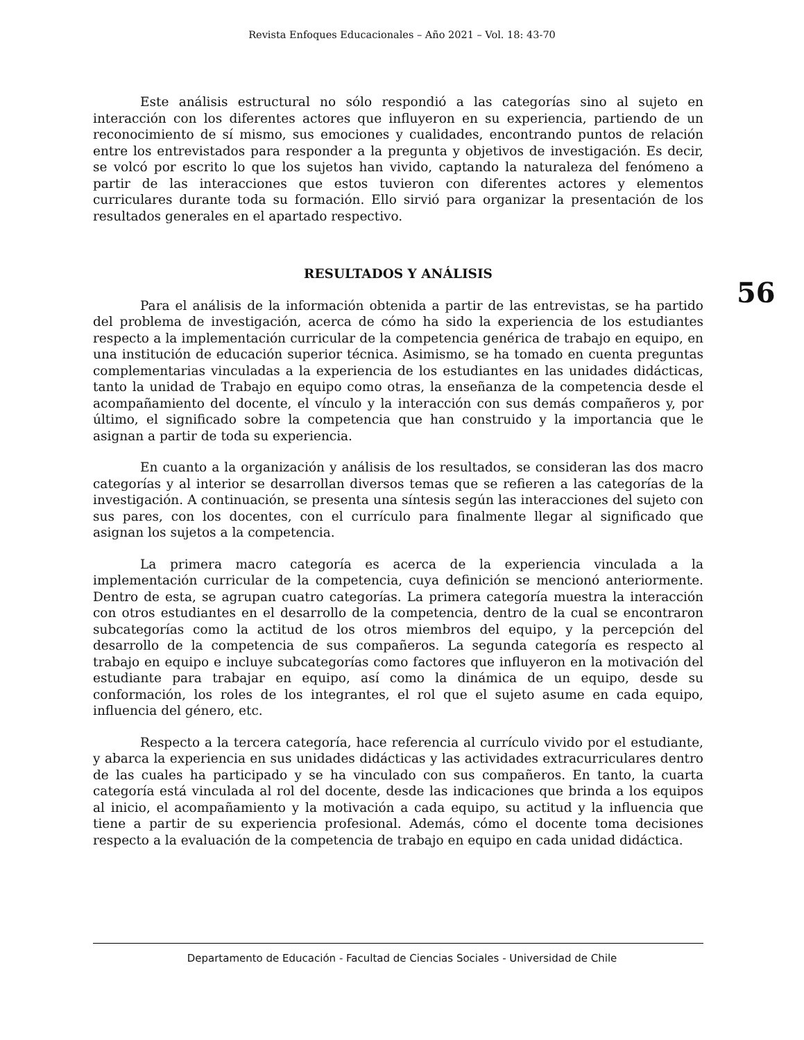Revista Enfoques Educacionales – Año 2021 – Vol. 18: 43-70
56
Este análisis estructural no sólo respondió a las categorías sino al sujeto en interacción con los diferentes actores que influyeron en su experiencia, partiendo de un reconocimiento de sí mismo, sus emociones y cualidades, encontrando puntos de relación entre los entrevistados para responder a la pregunta y objetivos de investigación. Es decir, se volcó por escrito lo que los sujetos han vivido, captando la naturaleza del fenómeno a partir de las interacciones que estos tuvieron con diferentes actores y elementos curriculares durante toda su formación. Ello sirvió para organizar la presentación de los resultados generales en el apartado respectivo.
RESULTADOS Y ANÁLISIS
Para el análisis de la información obtenida a partir de las entrevistas, se ha partido del problema de investigación, acerca de cómo ha sido la experiencia de los estudiantes respecto a la implementación curricular de la competencia genérica de trabajo en equipo, en una institución de educación superior técnica. Asimismo, se ha tomado en cuenta preguntas complementarias vinculadas a la experiencia de los estudiantes en las unidades didácticas, tanto la unidad de Trabajo en equipo como otras, la enseñanza de la competencia desde el acompañamiento del docente, el vínculo y la interacción con sus demás compañeros y, por último, el significado sobre la competencia que han construido y la importancia que le asignan a partir de toda su experiencia.
En cuanto a la organización y análisis de los resultados, se consideran las dos macro categorías y al interior se desarrollan diversos temas que se refieren a las categorías de la investigación. A continuación, se presenta una síntesis según las interacciones del sujeto con sus pares, con los docentes, con el currículo para finalmente llegar al significado que asignan los sujetos a la competencia.
La primera macro categoría es acerca de la experiencia vinculada a la implementación curricular de la competencia, cuya definición se mencionó anteriormente. Dentro de esta, se agrupan cuatro categorías. La primera categoría muestra la interacción con otros estudiantes en el desarrollo de la competencia, dentro de la cual se encontraron subcategorías como la actitud de los otros miembros del equipo, y la percepción del desarrollo de la competencia de sus compañeros. La segunda categoría es respecto al trabajo en equipo e incluye subcategorías como factores que influyeron en la motivación del estudiante para trabajar en equipo, así como la dinámica de un equipo, desde su conformación, los roles de los integrantes, el rol que el sujeto asume en cada equipo, influencia del género, etc.
Respecto a la tercera categoría, hace referencia al currículo vivido por el estudiante, y abarca la experiencia en sus unidades didácticas y las actividades extracurriculares dentro de las cuales ha participado y se ha vinculado con sus compañeros. En tanto, la cuarta categoría está vinculada al rol del docente, desde las indicaciones que brinda a los equipos al inicio, el acompañamiento y la motivación a cada equipo, su actitud y la influencia que tiene a partir de su experiencia profesional. Además, cómo el docente toma decisiones respecto a la evaluación de la competencia de trabajo en equipo en cada unidad didáctica.
Departamento de Educación - Facultad de Ciencias Sociales - Universidad de Chile